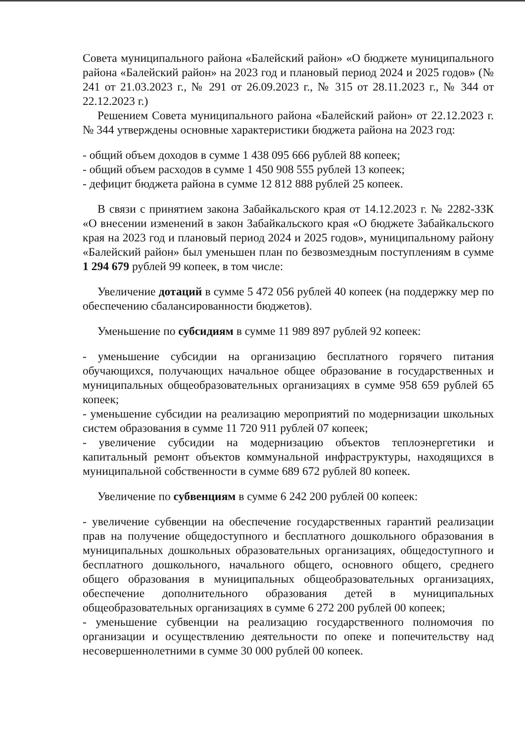Совета муниципального района «Балейский район» «О бюджете муниципального района «Балейский район» на 2023 год и плановый период 2024 и 2025 годов» (№ 241 от 21.03.2023 г., № 291 от 26.09.2023 г., № 315 от 28.11.2023 г., № 344 от 22.12.2023 г.)
Решением Совета муниципального района «Балейский район» от 22.12.2023 г. № 344 утверждены основные характеристики бюджета района на 2023 год:
- общий объем доходов в сумме 1 438 095 666 рублей 88 копеек;
- общий объем расходов в сумме 1 450 908 555 рублей 13 копеек;
- дефицит бюджета района в сумме 12 812 888 рублей 25 копеек.
В связи с принятием закона Забайкальского края от 14.12.2023 г. № 2282-ЗЗК «О внесении изменений в закон Забайкальского края «О бюджете Забайкальского края на 2023 год и плановый период 2024 и 2025 годов», муниципальному району «Балейский район» был уменьшен план по безвозмездным поступлениям в сумме 1 294 679 рублей 99 копеек, в том числе:
Увеличение дотаций в сумме 5 472 056 рублей 40 копеек (на поддержку мер по обеспечению сбалансированности бюджетов).
Уменьшение по субсидиям в сумме 11 989 897 рублей 92 копеек:
- уменьшение субсидии на организацию бесплатного горячего питания обучающихся, получающих начальное общее образование в государственных и муниципальных общеобразовательных организациях в сумме 958 659 рублей 65 копеек;
- уменьшение субсидии на реализацию мероприятий по модернизации школьных систем образования в сумме 11 720 911 рублей 07 копеек;
- увеличение субсидии на модернизацию объектов теплоэнергетики и капитальный ремонт объектов коммунальной инфраструктуры, находящихся в муниципальной собственности в сумме 689 672 рублей 80 копеек.
Увеличение по субвенциям в сумме 6 242 200 рублей 00 копеек:
- увеличение субвенции на обеспечение государственных гарантий реализации прав на получение общедоступного и бесплатного дошкольного образования в муниципальных дошкольных образовательных организациях, общедоступного и бесплатного дошкольного, начального общего, основного общего, среднего общего образования в муниципальных общеобразовательных организациях, обеспечение дополнительного образования детей в муниципальных общеобразовательных организациях в сумме 6 272 200 рублей 00 копеек;
- уменьшение субвенции на реализацию государственного полномочия по организации и осуществлению деятельности по опеке и попечительству над несовершеннолетними в сумме 30 000 рублей 00 копеек.